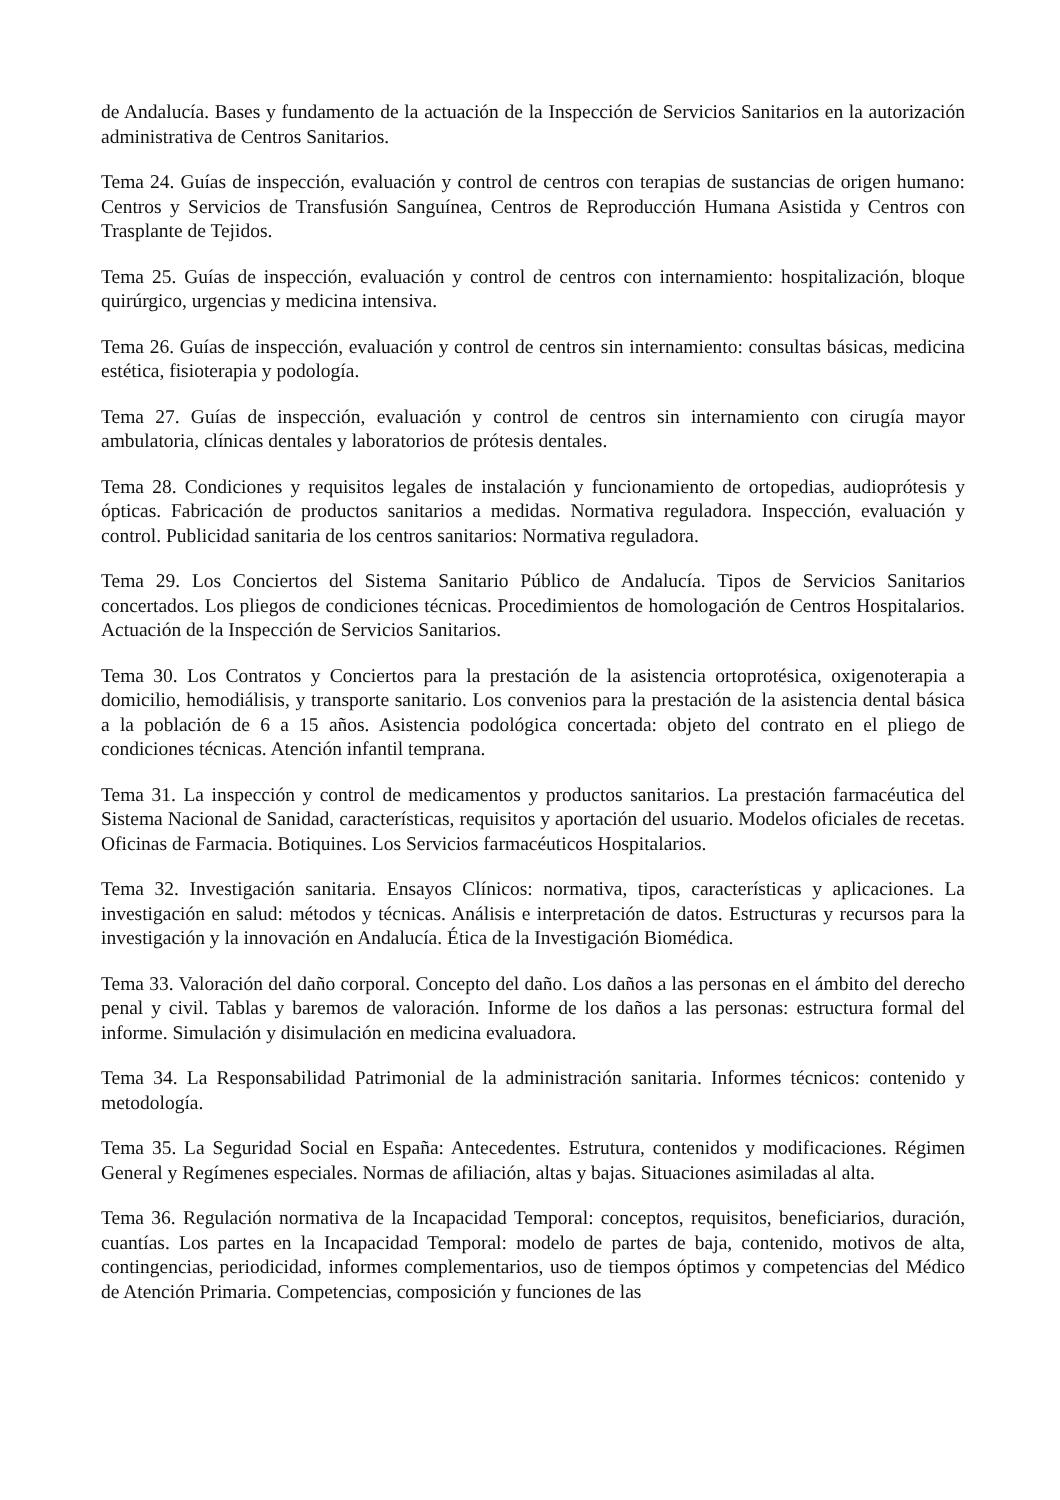de Andalucía. Bases y fundamento de la actuación de la Inspección de Servicios Sanitarios en la autorización administrativa de Centros Sanitarios.
Tema 24. Guías de inspección, evaluación y control de centros con terapias de sustancias de origen humano: Centros y Servicios de Transfusión Sanguínea, Centros de Reproducción Humana Asistida y Centros con Trasplante de Tejidos.
Tema 25. Guías de inspección, evaluación y control de centros con internamiento: hospitalización, bloque quirúrgico, urgencias y medicina intensiva.
Tema 26. Guías de inspección, evaluación y control de centros sin internamiento: consultas básicas, medicina estética, fisioterapia y podología.
Tema 27. Guías de inspección, evaluación y control de centros sin internamiento con cirugía mayor ambulatoria, clínicas dentales y laboratorios de prótesis dentales.
Tema 28. Condiciones y requisitos legales de instalación y funcionamiento de ortopedias, audioprótesis y ópticas. Fabricación de productos sanitarios a medidas. Normativa reguladora. Inspección, evaluación y control. Publicidad sanitaria de los centros sanitarios: Normativa reguladora.
Tema 29. Los Conciertos del Sistema Sanitario Público de Andalucía. Tipos de Servicios Sanitarios concertados. Los pliegos de condiciones técnicas. Procedimientos de homologación de Centros Hospitalarios. Actuación de la Inspección de Servicios Sanitarios.
Tema 30. Los Contratos y Conciertos para la prestación de la asistencia ortoprotésica, oxigenoterapia a domicilio, hemodiálisis, y transporte sanitario. Los convenios para la prestación de la asistencia dental básica a la población de 6 a 15 años. Asistencia podológica concertada: objeto del contrato en el pliego de condiciones técnicas. Atención infantil temprana.
Tema 31. La inspección y control de medicamentos y productos sanitarios. La prestación farmacéutica del Sistema Nacional de Sanidad, características, requisitos y aportación del usuario. Modelos oficiales de recetas. Oficinas de Farmacia. Botiquines. Los Servicios farmacéuticos Hospitalarios.
Tema 32. Investigación sanitaria. Ensayos Clínicos: normativa, tipos, características y aplicaciones. La investigación en salud: métodos y técnicas. Análisis e interpretación de datos. Estructuras y recursos para la investigación y la innovación en Andalucía. Ética de la Investigación Biomédica.
Tema 33. Valoración del daño corporal. Concepto del daño. Los daños a las personas en el ámbito del derecho penal y civil. Tablas y baremos de valoración. Informe de los daños a las personas: estructura formal del informe. Simulación y disimulación en medicina evaluadora.
Tema 34. La Responsabilidad Patrimonial de la administración sanitaria. Informes técnicos: contenido y metodología.
Tema 35. La Seguridad Social en España: Antecedentes. Estrutura, contenidos y modificaciones. Régimen General y Regímenes especiales. Normas de afiliación, altas y bajas. Situaciones asimiladas al alta.
Tema 36. Regulación normativa de la Incapacidad Temporal: conceptos, requisitos, beneficiarios, duración, cuantías. Los partes en la Incapacidad Temporal: modelo de partes de baja, contenido, motivos de alta, contingencias, periodicidad, informes complementarios, uso de tiempos óptimos y competencias del Médico de Atención Primaria. Competencias, composición y funciones de las